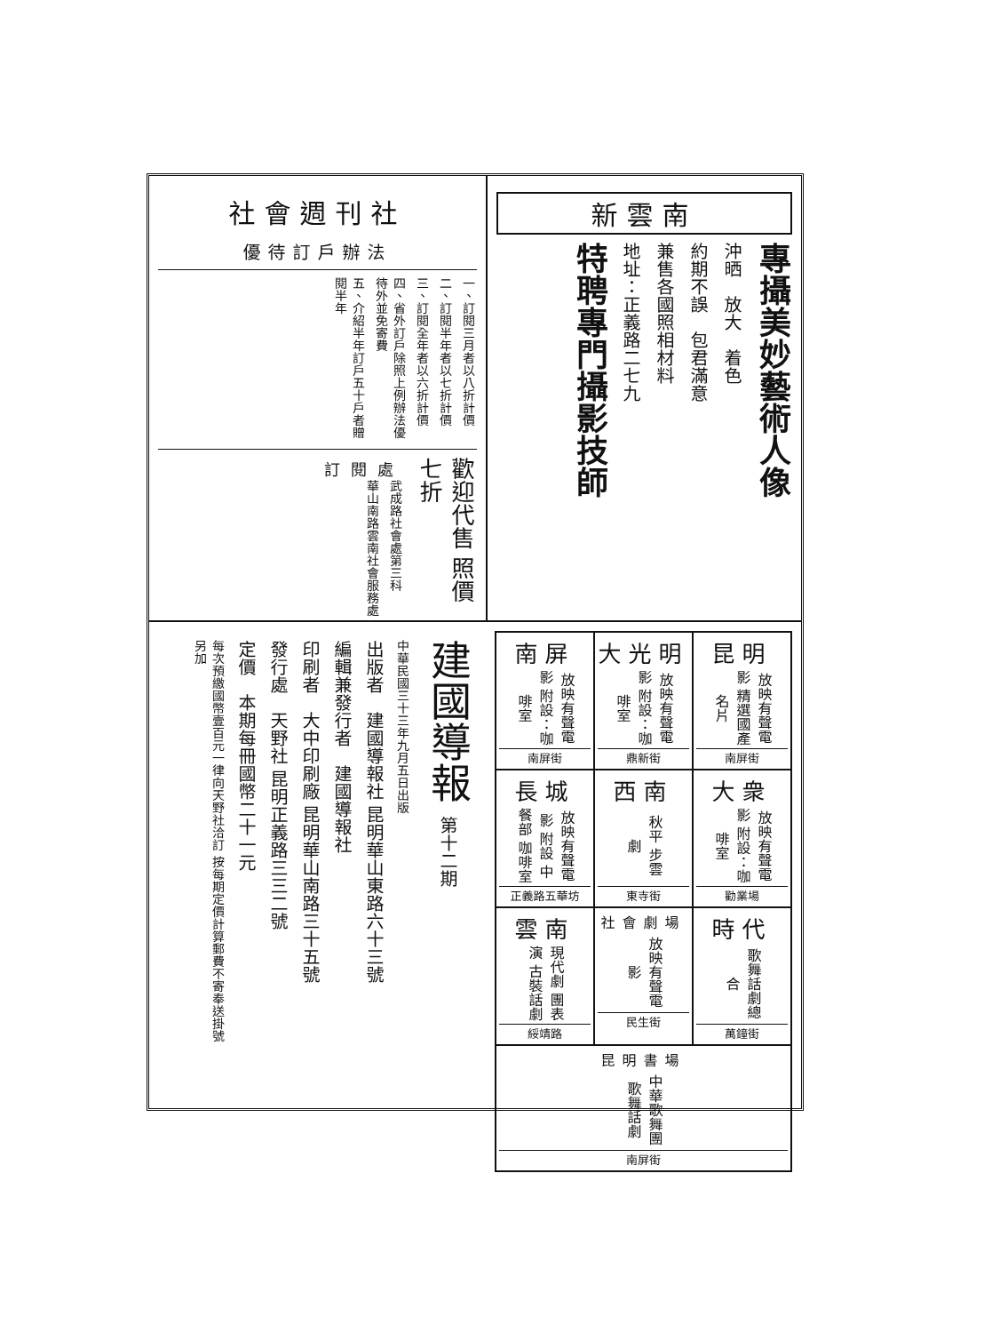新雲南
專攝美妙藝術人像
沖晒　放大　着色
約期不誤　包君滿意
兼售各國照相材料
地址：正義路二七九
特聘專門攝影技師
社會週刊社
優待訂戶辦法
一、訂閱三月者以八折計價
二、訂閱半年者以七折計價
三、訂閱全年者以六折計價
四、省外訂戶除照上例辦法優待外並免寄費
五、介紹半年訂戶五十戶者贈閱半年
歡迎代售 照價七折
訂閱處
武成路社會處第三科
華山南路雲南社會服務處
南屏
放映有聲電影 附設：咖啡室
南屏街
大光明
放映有聲電影 附設：咖啡室
鼎新街
昆明
放映有聲電影 精選國產名片
南屏街
長城
放映有聲電影 附設 中餐部 咖啡室
正義路五華坊
西南
秋平 步雲 劇
東寺街
大衆
放映有聲電影 附設：咖啡室
勸業場
雲南
現代劇 團表演 古裝話劇
綏靖路
社會劇場
放映有聲電影
民生街
時代
歌舞話劇總合
萬鐘街
昆明書場
中華歌舞團歌舞話劇
南屏街
建國導報 第十二期
中華民國三十三年九月五日出版
出版者　建國導報社 昆明華山東路六十三號
編輯兼發行者　建國導報社
印刷者　大中印刷廠 昆明華山南路三十五號
發行處　天野社 昆明正義路三三二號
定價　本期每冊國幣二十一元
每次預繳國幣壹百元一律向天野社洽訂 按每期定價計算郵費不寄奉送掛號另加